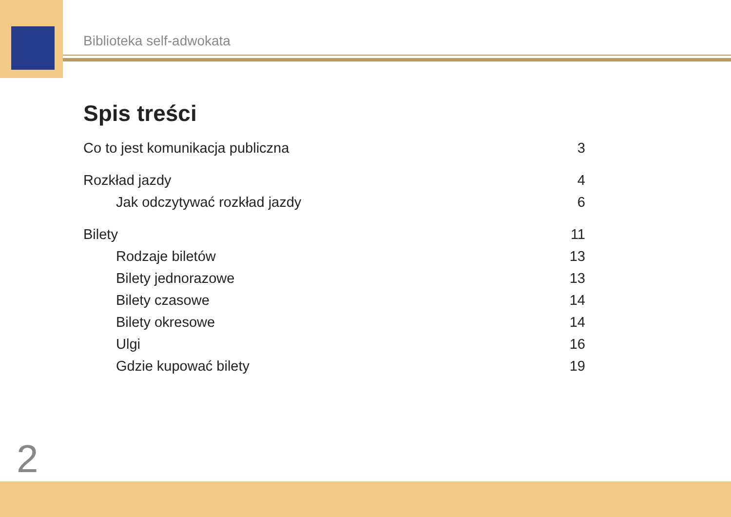Biblioteka self-adwokata
Spis treści
Co to jest komunikacja publiczna 3
Rozkład jazdy 4
Jak odczytywać rozkład jazdy 6
Bilety 11
Rodzaje biletów 13
Bilety jednorazowe 13
Bilety czasowe 14
Bilety okresowe 14
Ulgi 16
Gdzie kupować bilety 19
2